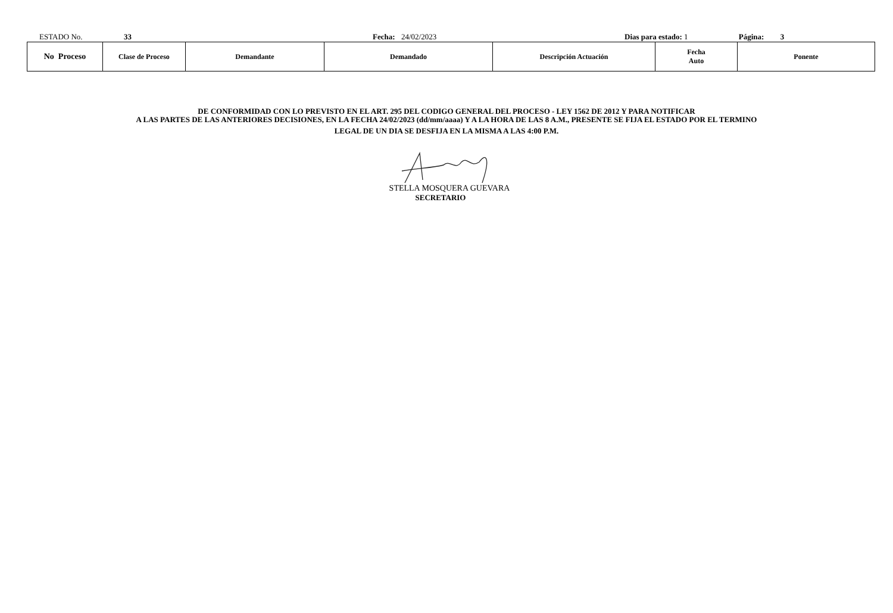ESTADO No. 33 Fecha: 24/02/2023 Dias para estado: 1 Página: 3
| No Proceso | Clase de Proceso | Demandante | Demandado | Descripción Actuación | Fecha Auto | Ponente |
| --- | --- | --- | --- | --- | --- | --- |
DE CONFORMIDAD CON LO PREVISTO EN EL ART. 295 DEL CODIGO GENERAL DEL PROCESO - LEY 1562 DE 2012 Y PARA NOTIFICAR
A LAS PARTES DE LAS ANTERIORES DECISIONES, EN LA FECHA 24/02/2023 (dd/mm/aaaa) Y A LA HORA DE LAS 8 A.M., PRESENTE SE FIJA EL ESTADO POR EL TERMINO
LEGAL DE UN DIA SE DESFIJA EN LA MISMA A LAS 4:00 P.M.
STELLA MOSQUERA GUEVARA
SECRETARIO